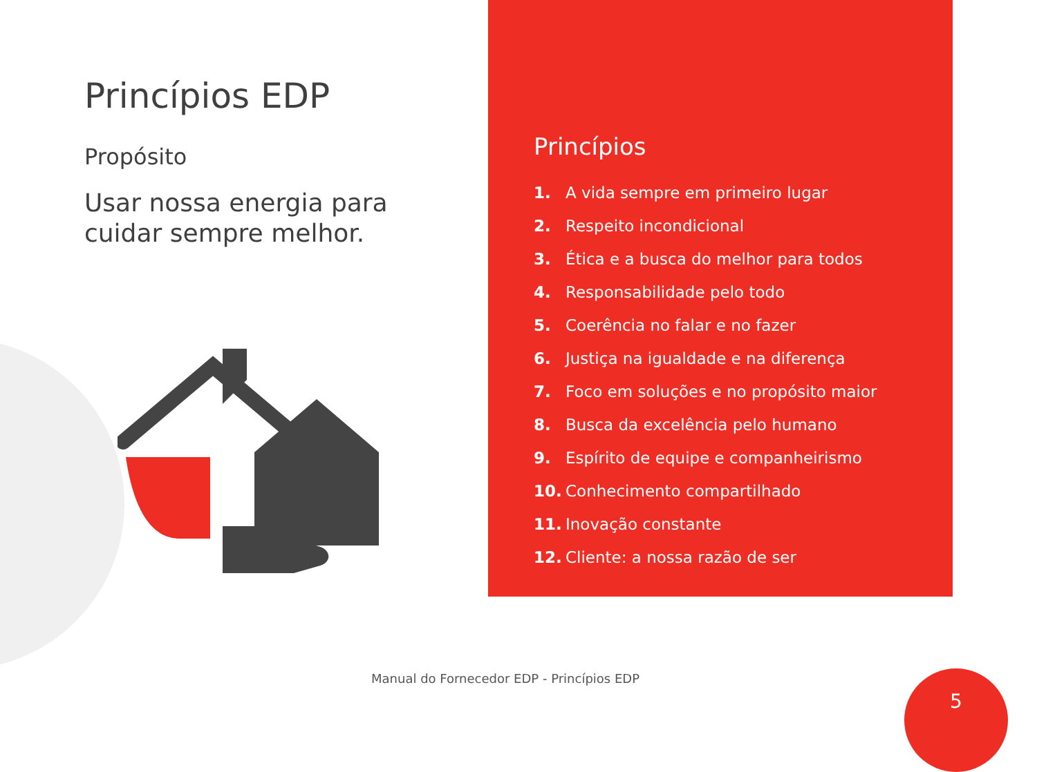Princípios EDP
Propósito
Usar nossa energia para cuidar sempre melhor.
Princípios
1. A vida sempre em primeiro lugar
2. Respeito incondicional
3. Ética e a busca do melhor para todos
4. Responsabilidade pelo todo
5. Coerência no falar e no fazer
6. Justiça na igualdade e na diferença
7. Foco em soluções e no propósito maior
8. Busca da excelência pelo humano
9. Espírito de equipe e companheirismo
10. Conhecimento compartilhado
11. Inovação constante
12. Cliente: a nossa razão de ser
Manual do Fornecedor EDP - Princípios EDP
5